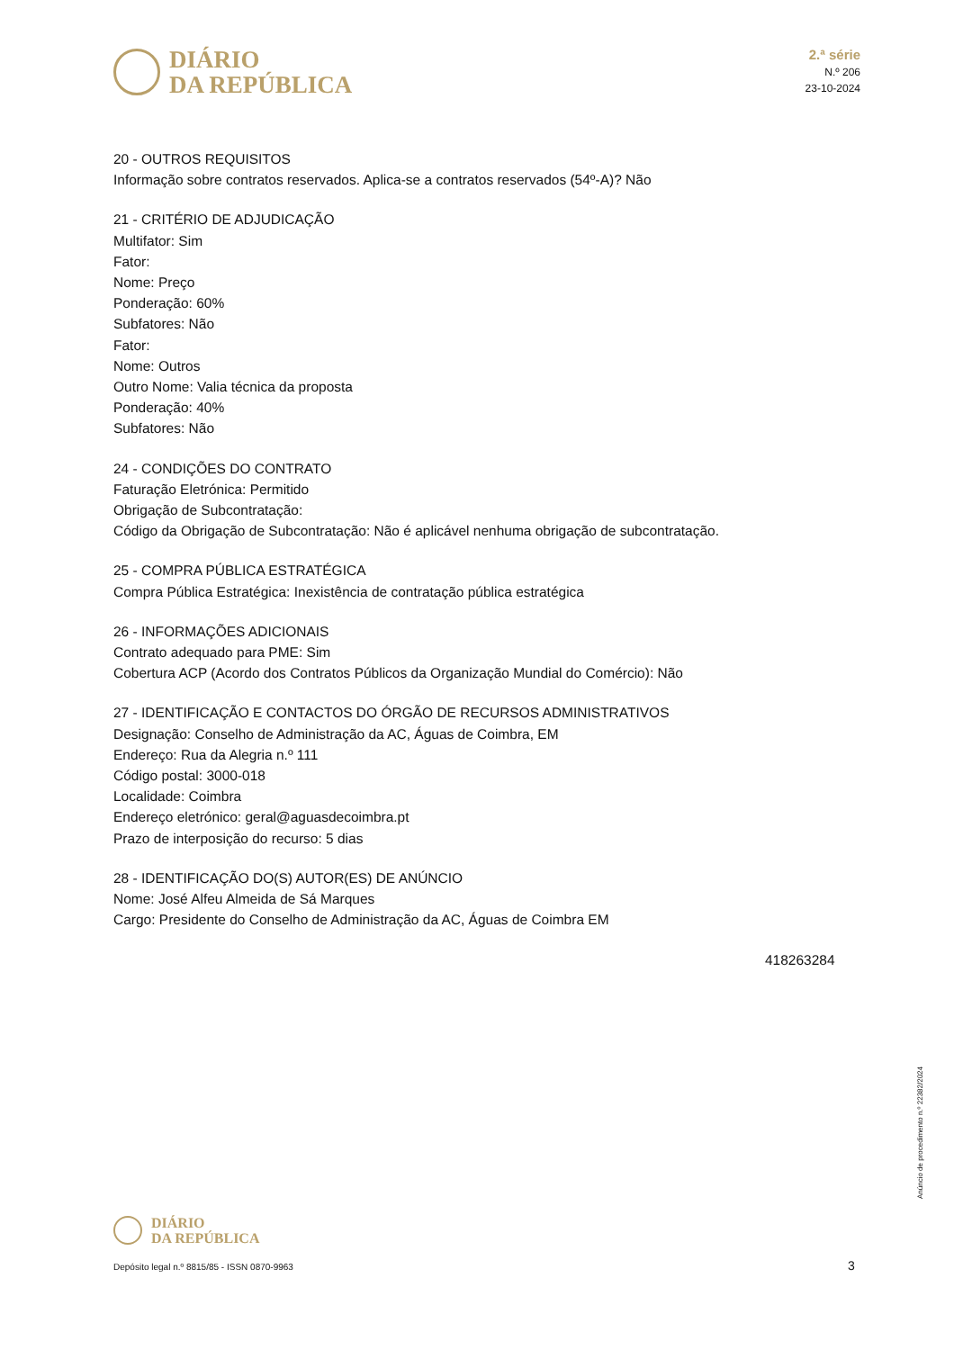DIÁRIO
DA REPÚBLICA
2.ª série
N.º 206
23-10-2024
20 - OUTROS REQUISITOS
Informação sobre contratos reservados. Aplica-se a contratos reservados (54º-A)? Não
21 - CRITÉRIO DE ADJUDICAÇÃO
Multifator: Sim
Fator:
Nome: Preço
Ponderação: 60%
Subfatores: Não
Fator:
Nome: Outros
Outro Nome: Valia técnica da proposta
Ponderação: 40%
Subfatores: Não
24 - CONDIÇÕES DO CONTRATO
Faturação Eletrónica: Permitido
Obrigação de Subcontratação:
Código da Obrigação de Subcontratação: Não é aplicável nenhuma obrigação de subcontratação.
25 - COMPRA PÚBLICA ESTRATÉGICA
Compra Pública Estratégica: Inexistência de contratação pública estratégica
26 - INFORMAÇÕES ADICIONAIS
Contrato adequado para PME: Sim
Cobertura ACP (Acordo dos Contratos Públicos da Organização Mundial do Comércio): Não
27 - IDENTIFICAÇÃO E CONTACTOS DO ÓRGÃO DE RECURSOS ADMINISTRATIVOS
Designação: Conselho de Administração da AC, Águas de Coimbra, EM
Endereço: Rua da Alegria n.º 111
Código postal: 3000-018
Localidade: Coimbra
Endereço eletrónico: geral@aguasdecoimbra.pt
Prazo de interposição do recurso: 5 dias
28 - IDENTIFICAÇÃO DO(S) AUTOR(ES) DE ANÚNCIO
Nome: José Alfeu Almeida de Sá Marques
Cargo: Presidente do Conselho de Administração da AC, Águas de Coimbra EM
418263284
Anúncio de procedimento n.º 22382/2024
DIÁRIO
DA REPÚBLICA
Depósito legal n.º 8815/85 - ISSN 0870-9963
3